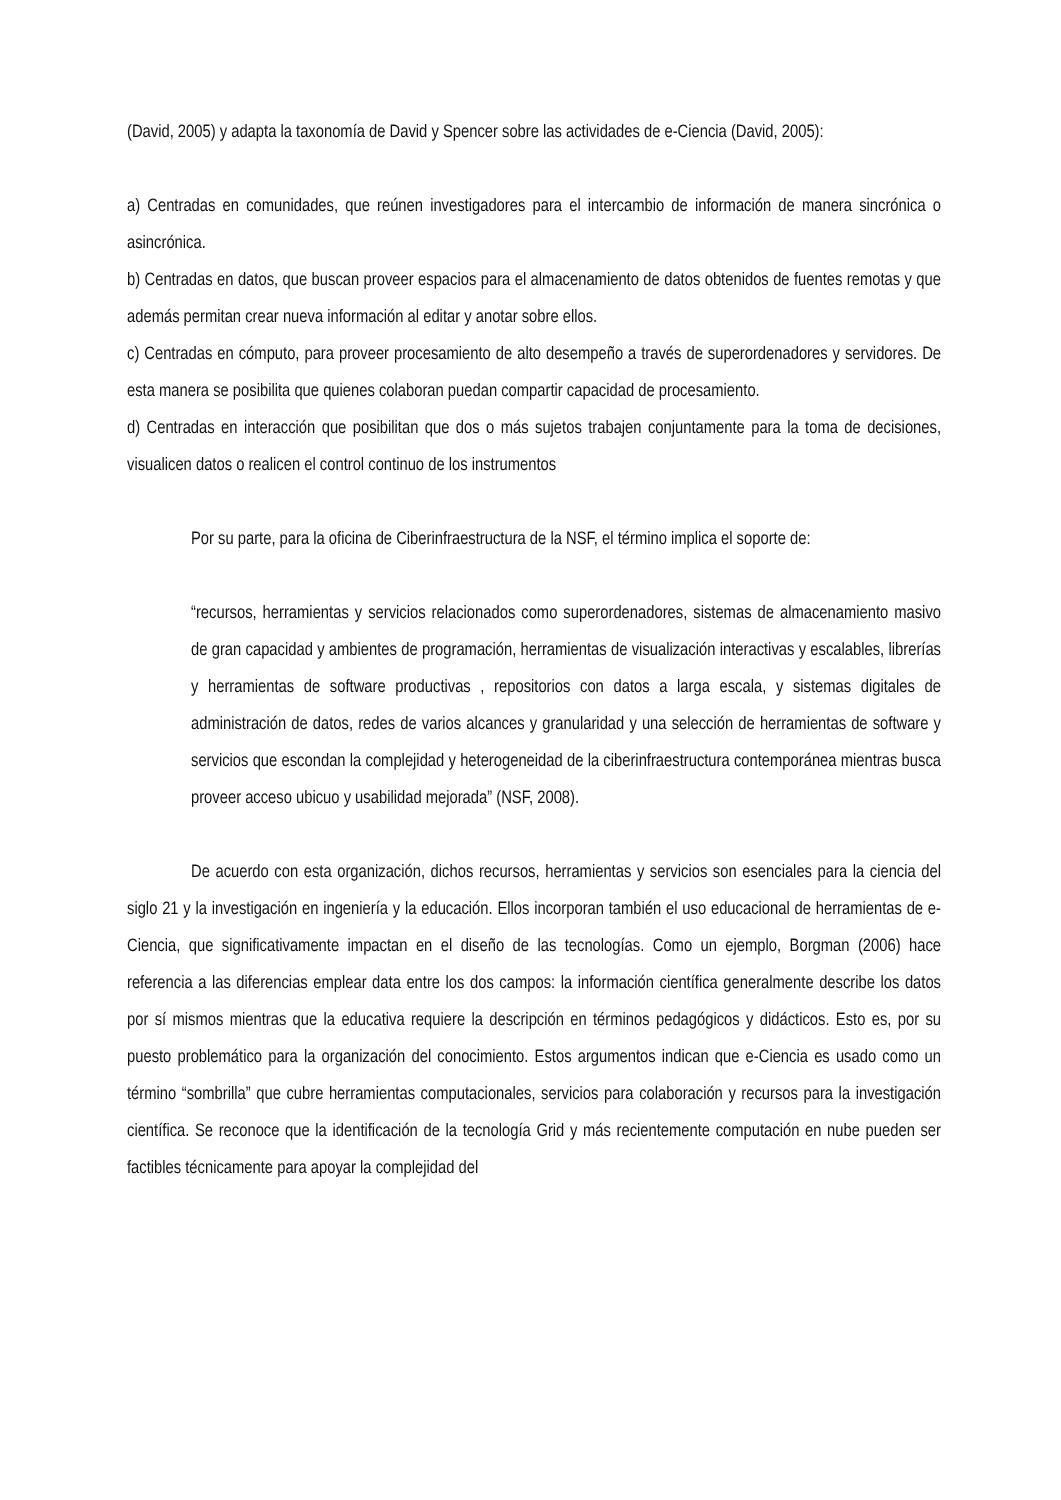(David, 2005) y adapta la taxonomía de David y Spencer sobre las actividades de e-Ciencia (David, 2005):
a) Centradas en comunidades, que reúnen investigadores para el intercambio de información de manera sincrónica o asincrónica.
b) Centradas en datos, que buscan proveer espacios para el almacenamiento de datos obtenidos de fuentes remotas y que además permitan crear nueva información al editar y anotar sobre ellos.
c) Centradas en cómputo, para proveer procesamiento de alto desempeño a través de superordenadores y servidores. De esta manera se posibilita que quienes colaboran puedan compartir capacidad de procesamiento.
d) Centradas en interacción que posibilitan que dos o más sujetos trabajen conjuntamente para la toma de decisiones, visualicen datos o realicen el control continuo de los instrumentos
Por su parte, para la oficina de Ciberinfraestructura de la NSF, el término implica el soporte de:
“recursos, herramientas y servicios relacionados como superordenadores, sistemas de almacenamiento masivo de gran capacidad y ambientes de programación, herramientas de visualización interactivas y escalables, librerías y herramientas de software productivas , repositorios con datos a larga escala, y sistemas digitales de administración de datos, redes de varios alcances y granularidad y una selección de herramientas de software y servicios que escondan la complejidad y heterogeneidad de la ciberinfraestructura contemporánea mientras busca proveer acceso ubicuo y usabilidad mejorada” (NSF, 2008).
De acuerdo con esta organización, dichos recursos, herramientas y servicios son esenciales para la ciencia del siglo 21 y la investigación en ingeniería y la educación. Ellos incorporan también el uso educacional de herramientas de e-Ciencia, que significativamente impactan en el diseño de las tecnologías. Como un ejemplo, Borgman (2006) hace referencia a las diferencias emplear data entre los dos campos: la información científica generalmente describe los datos por sí mismos mientras que la educativa requiere la descripción en términos pedagógicos y didácticos. Esto es, por su puesto problemático para la organización del conocimiento. Estos argumentos indican que e-Ciencia es usado como un término “sombrilla” que cubre herramientas computacionales, servicios para colaboración y recursos para la investigación científica. Se reconoce que la identificación de la tecnología Grid y más recientemente computación en nube pueden ser factibles técnicamente para apoyar la complejidad del